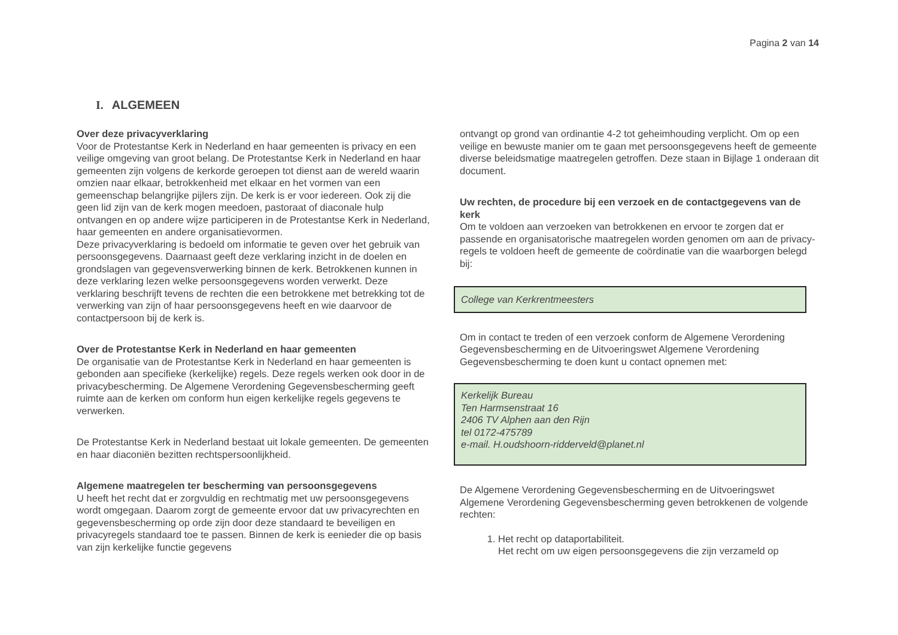Pagina 2 van 14
I. ALGEMEEN
Over deze privacyverklaring
Voor de Protestantse Kerk in Nederland en haar gemeenten is privacy en een veilige omgeving van groot belang. De Protestantse Kerk in Nederland en haar gemeenten zijn volgens de kerkorde geroepen tot dienst aan de wereld waarin omzien naar elkaar, betrokkenheid met elkaar en het vormen van een gemeenschap belangrijke pijlers zijn. De kerk is er voor iedereen. Ook zij die geen lid zijn van de kerk mogen meedoen, pastoraat of diaconale hulp ontvangen en op andere wijze participeren in de Protestantse Kerk in Nederland, haar gemeenten en andere organisatievormen.
Deze privacyverklaring is bedoeld om informatie te geven over het gebruik van persoonsgegevens. Daarnaast geeft deze verklaring inzicht in de doelen en grondslagen van gegevensverwerking binnen de kerk. Betrokkenen kunnen in deze verklaring lezen welke persoonsgegevens worden verwerkt. Deze verklaring beschrijft tevens de rechten die een betrokkene met betrekking tot de verwerking van zijn of haar persoonsgegevens heeft en wie daarvoor de contactpersoon bij de kerk is.
Over de Protestantse Kerk in Nederland en haar gemeenten
De organisatie van de Protestantse Kerk in Nederland en haar gemeenten is gebonden aan specifieke (kerkelijke) regels. Deze regels werken ook door in de privacybescherming. De Algemene Verordening Gegevensbescherming geeft ruimte aan de kerken om conform hun eigen kerkelijke regels gegevens te verwerken.
De Protestantse Kerk in Nederland bestaat uit lokale gemeenten. De gemeenten en haar diaconiën bezitten rechtspersoonlijkheid.
Algemene maatregelen ter bescherming van persoonsgegevens
U heeft het recht dat er zorgvuldig en rechtmatig met uw persoonsgegevens wordt omgegaan. Daarom zorgt de gemeente ervoor dat uw privacyrechten en gegevensbescherming op orde zijn door deze standaard te beveiligen en privacyregels standaard toe te passen. Binnen de kerk is eenieder die op basis van zijn kerkelijke functie gegevens
ontvangt op grond van ordinantie 4-2 tot geheimhouding verplicht. Om op een veilige en bewuste manier om te gaan met persoonsgegevens heeft de gemeente diverse beleidsmatige maatregelen getroffen. Deze staan in Bijlage 1 onderaan dit document.
Uw rechten, de procedure bij een verzoek en de contactgegevens van de kerk
Om te voldoen aan verzoeken van betrokkenen en ervoor te zorgen dat er passende en organisatorische maatregelen worden genomen om aan de privacy-regels te voldoen heeft de gemeente de coördinatie van die waarborgen belegd bij:
College van Kerkrentmeesters
Om in contact te treden of een verzoek conform de Algemene Verordening Gegevensbescherming en de Uitvoeringswet Algemene Verordening Gegevensbescherming te doen kunt u contact opnemen met:
Kerkelijk Bureau
Ten Harmsenstraat 16
2406 TV Alphen aan den Rijn
tel 0172-475789
e-mail. H.oudshoorn-ridderveld@planet.nl
De Algemene Verordening Gegevensbescherming en de Uitvoeringswet Algemene Verordening Gegevensbescherming geven betrokkenen de volgende rechten:
1. Het recht op dataportabiliteit.
Het recht om uw eigen persoonsgegevens die zijn verzameld op